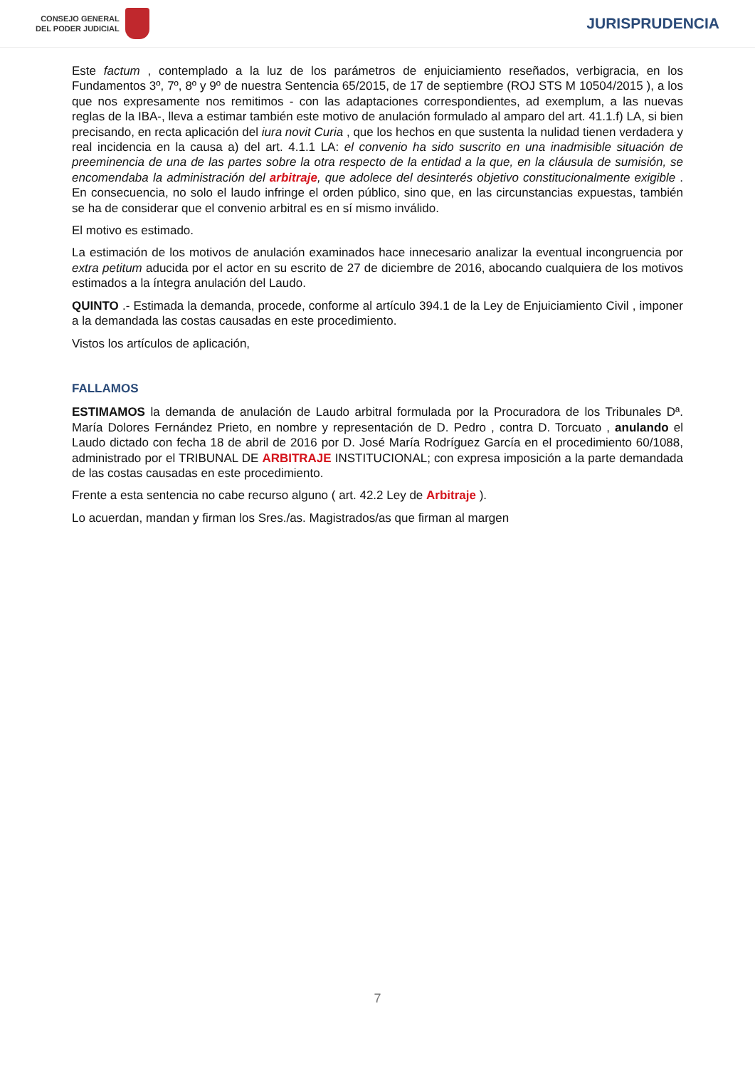CONSEJO GENERAL
DEL PODER JUDICIAL
JURISPRUDENCIA
Este factum , contemplado a la luz de los parámetros de enjuiciamiento reseñados, verbigracia, en los Fundamentos 3º, 7º, 8º y 9º de nuestra Sentencia 65/2015, de 17 de septiembre (ROJ STS M 10504/2015 ), a los que nos expresamente nos remitimos - con las adaptaciones correspondientes, ad exemplum, a las nuevas reglas de la IBA-, lleva a estimar también este motivo de anulación formulado al amparo del art. 41.1.f) LA, si bien precisando, en recta aplicación del iura novit Curia , que los hechos en que sustenta la nulidad tienen verdadera y real incidencia en la causa a) del art. 4.1.1 LA: el convenio ha sido suscrito en una inadmisible situación de preeminencia de una de las partes sobre la otra respecto de la entidad a la que, en la cláusula de sumisión, se encomendaba la administración del arbitraje, que adolece del desinterés objetivo constitucionalmente exigible . En consecuencia, no solo el laudo infringe el orden público, sino que, en las circunstancias expuestas, también se ha de considerar que el convenio arbitral es en sí mismo inválido.
El motivo es estimado.
La estimación de los motivos de anulación examinados hace innecesario analizar la eventual incongruencia por extra petitum aducida por el actor en su escrito de 27 de diciembre de 2016, abocando cualquiera de los motivos estimados a la íntegra anulación del Laudo.
QUINTO .- Estimada la demanda, procede, conforme al artículo 394.1 de la Ley de Enjuiciamiento Civil , imponer a la demandada las costas causadas en este procedimiento.
Vistos los artículos de aplicación,
FALLAMOS
ESTIMAMOS la demanda de anulación de Laudo arbitral formulada por la Procuradora de los Tribunales Dª. María Dolores Fernández Prieto, en nombre y representación de D. Pedro , contra D. Torcuato , anulando el Laudo dictado con fecha 18 de abril de 2016 por D. José María Rodríguez García en el procedimiento 60/1088, administrado por el TRIBUNAL DE ARBITRAJE INSTITUCIONAL; con expresa imposición a la parte demandada de las costas causadas en este procedimiento.
Frente a esta sentencia no cabe recurso alguno ( art. 42.2 Ley de Arbitraje ).
Lo acuerdan, mandan y firman los Sres./as. Magistrados/as que firman al margen
7